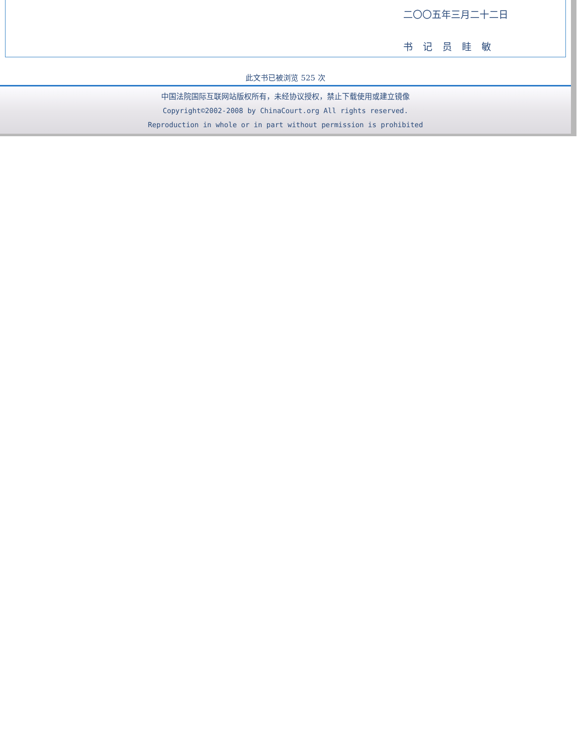二〇〇五年三月二十二日
书 记 员 眭 敏
此文书已被浏览 525 次
中国法院国际互联网站版权所有，未经协议授权，禁止下载使用或建立镜像
Copyright©2002-2008 by ChinaCourt.org All rights reserved.
Reproduction in whole or in part without permission is prohibited